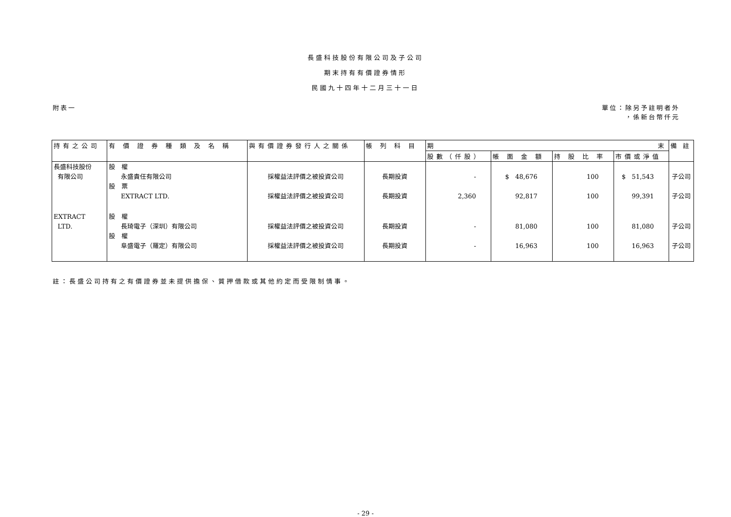長盛科技股份有限公司及子公司
期末持有有價證券情形
民國九十四年十二月三十一日
附表一 單位：除另予註明者外
，係新台幣仟元
| 持有之公司 | 有 價 證 券 種 類 及 名 稱 | 與有價證券發行人之關係 | 帳 列 科 目 | 期 末 | | | | 備 註 |
| --- | --- | --- | --- | --- | --- | --- | --- | --- |
| | | | | 股數（仟股） | 帳 面 金 額 | 持 股 比 率 | 市價或淨值 | |
| 長盛科技股份 有限公司 | 股 權 永盛責任有限公司 股 票 EXTRACT LTD. | 採權益法評價之被投資公司 採權益法評價之被投資公司 | 長期投資 長期投資 | - 2,360 | $ 48,676 92,817 | 100 100 | $ 51,543 99,391 | 子公司 子公司 |
| EXTRACT LTD. | 股 權 長琦電子（深圳）有限公司 股 權 阜盛電子（羅定）有限公司 | 採權益法評價之被投資公司 採權益法評價之被投資公司 | 長期投資 長期投資 | - - | 81,080 16,963 | 100 100 | 81,080 16,963 | 子公司 子公司 |
註：長盛公司持有之有價證券並未提供擔保、質押借款或其他約定而受限制情事。
- 29 -